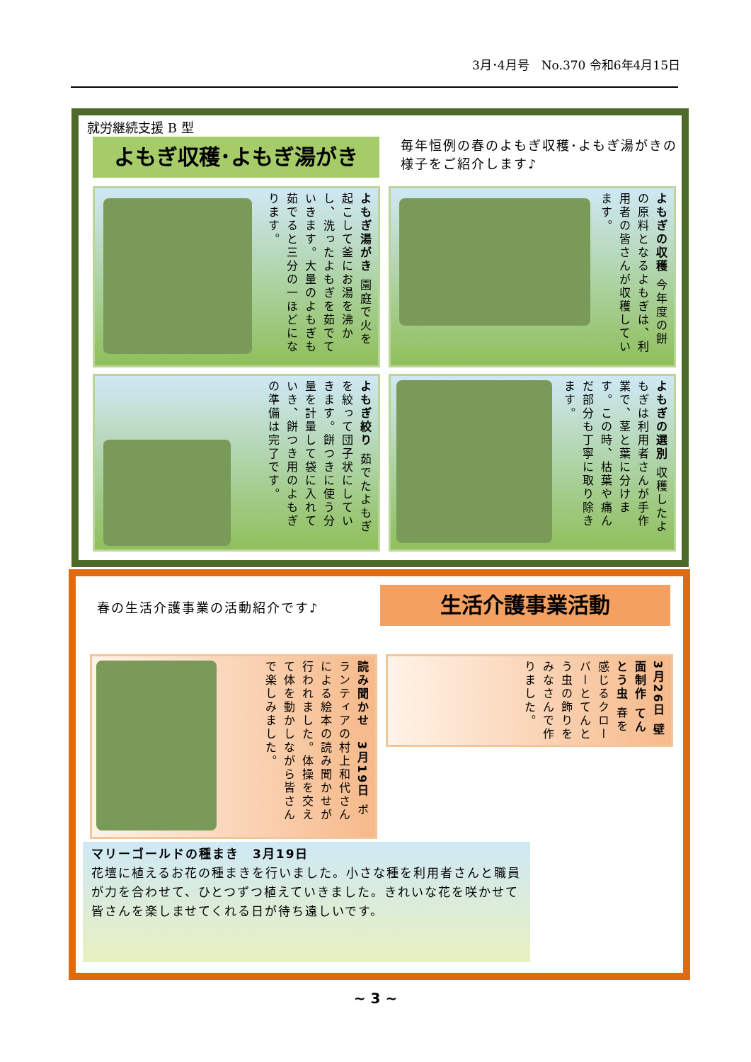3月･4月号　No.370 令和6年4月15日
就労継続支援 B 型
よもぎ収穫･よもぎ湯がき
毎年恒例の春のよもぎ収穫･よもぎ湯がきの様子をご紹介します♪
よもぎ湯がき 園庭で火を起こして釜にお湯を沸かし、洗ったよもぎを茹でていきます。大量のよもぎも茹でると三分の一ほどになります。
よもぎの収穫 今年度の餅の原料となるよもぎは、利用者の皆さんが収穫しています。
よもぎ絞り 茹でたよもぎを絞って団子状にしていきます。餅つきに使う分量を計量して袋に入れていき、餅つき用のよもぎの準備は完了です。
よもぎの選別 収穫したよもぎは利用者さんが手作業で、茎と葉に分けます。この時、枯葉や痛んだ部分も丁寧に取り除きます。
春の生活介護事業の活動紹介です♪ 生活介護事業活動
読み聞かせ　3月19日 ボランティアの村上和代さんによる絵本の読み聞かせが行われました。体操を交えて体を動かしながら皆さんで楽しみました。
3月26日 壁面制作 てんとう虫 春を感じるクローバーとてんとう虫の飾りをみなさんで作りました。
マリーゴールドの種まき　3月19日
花壇に植えるお花の種まきを行いました。小さな種を利用者さんと職員が力を合わせて、ひとつずつ植えていきました。きれいな花を咲かせて皆さんを楽しませてくれる日が待ち遠しいです。
~ 3 ~